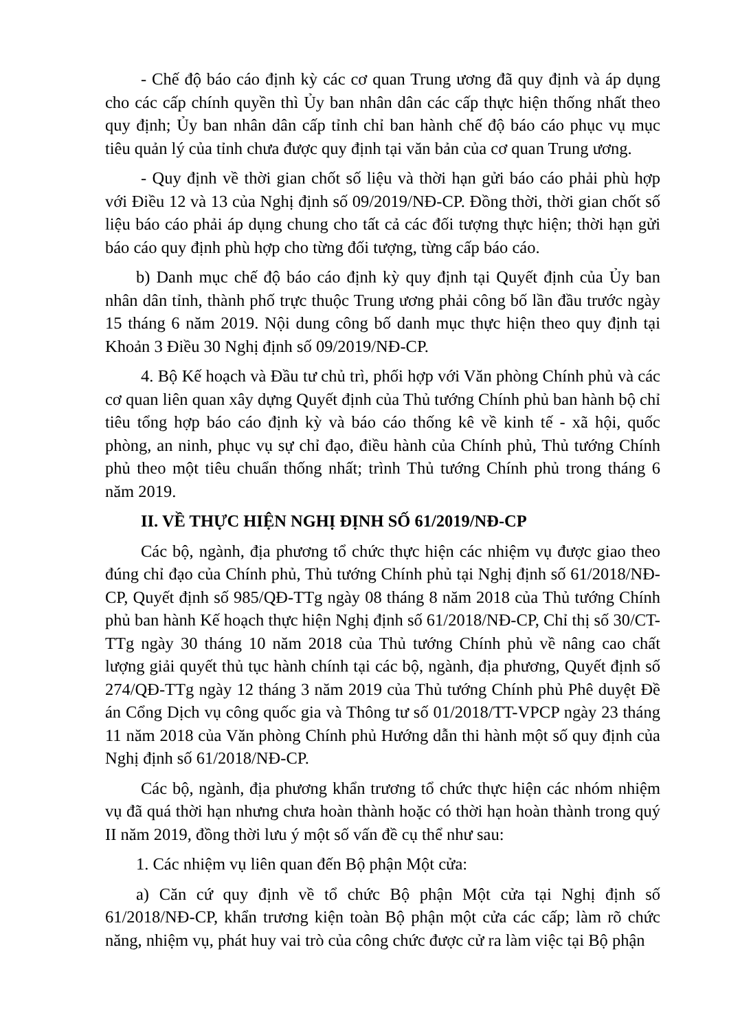- Chế độ báo cáo định kỳ các cơ quan Trung ương đã quy định và áp dụng cho các cấp chính quyền thì Ủy ban nhân dân các cấp thực hiện thống nhất theo quy định; Ủy ban nhân dân cấp tỉnh chỉ ban hành chế độ báo cáo phục vụ mục tiêu quản lý của tỉnh chưa được quy định tại văn bản của cơ quan Trung ương.
- Quy định về thời gian chốt số liệu và thời hạn gửi báo cáo phải phù hợp với Điều 12 và 13 của Nghị định số 09/2019/NĐ-CP. Đồng thời, thời gian chốt số liệu báo cáo phải áp dụng chung cho tất cả các đối tượng thực hiện; thời hạn gửi báo cáo quy định phù hợp cho từng đối tượng, từng cấp báo cáo.
b) Danh mục chế độ báo cáo định kỳ quy định tại Quyết định của Ủy ban nhân dân tỉnh, thành phố trực thuộc Trung ương phải công bố lần đầu trước ngày 15 tháng 6 năm 2019. Nội dung công bố danh mục thực hiện theo quy định tại Khoản 3 Điều 30 Nghị định số 09/2019/NĐ-CP.
4. Bộ Kế hoạch và Đầu tư chủ trì, phối hợp với Văn phòng Chính phủ và các cơ quan liên quan xây dựng Quyết định của Thủ tướng Chính phủ ban hành bộ chỉ tiêu tổng hợp báo cáo định kỳ và báo cáo thống kê về kinh tế - xã hội, quốc phòng, an ninh, phục vụ sự chỉ đạo, điều hành của Chính phủ, Thủ tướng Chính phủ theo một tiêu chuẩn thống nhất; trình Thủ tướng Chính phủ trong tháng 6 năm 2019.
II. VỀ THỰC HIỆN NGHỊ ĐỊNH SỐ 61/2019/NĐ-CP
Các bộ, ngành, địa phương tổ chức thực hiện các nhiệm vụ được giao theo đúng chỉ đạo của Chính phủ, Thủ tướng Chính phủ tại Nghị định số 61/2018/NĐ-CP, Quyết định số 985/QĐ-TTg ngày 08 tháng 8 năm 2018 của Thủ tướng Chính phủ ban hành Kế hoạch thực hiện Nghị định số 61/2018/NĐ-CP, Chỉ thị số 30/CT-TTg ngày 30 tháng 10 năm 2018 của Thủ tướng Chính phủ về nâng cao chất lượng giải quyết thủ tục hành chính tại các bộ, ngành, địa phương, Quyết định số 274/QĐ-TTg ngày 12 tháng 3 năm 2019 của Thủ tướng Chính phủ Phê duyệt Đề án Cổng Dịch vụ công quốc gia và Thông tư số 01/2018/TT-VPCP ngày 23 tháng 11 năm 2018 của Văn phòng Chính phủ Hướng dẫn thi hành một số quy định của Nghị định số 61/2018/NĐ-CP.
Các bộ, ngành, địa phương khẩn trương tổ chức thực hiện các nhóm nhiệm vụ đã quá thời hạn nhưng chưa hoàn thành hoặc có thời hạn hoàn thành trong quý II năm 2019, đồng thời lưu ý một số vấn đề cụ thể như sau:
1. Các nhiệm vụ liên quan đến Bộ phận Một cửa:
a) Căn cứ quy định về tổ chức Bộ phận Một cửa tại Nghị định số 61/2018/NĐ-CP, khẩn trương kiện toàn Bộ phận một cửa các cấp; làm rõ chức năng, nhiệm vụ, phát huy vai trò của công chức được cử ra làm việc tại Bộ phận